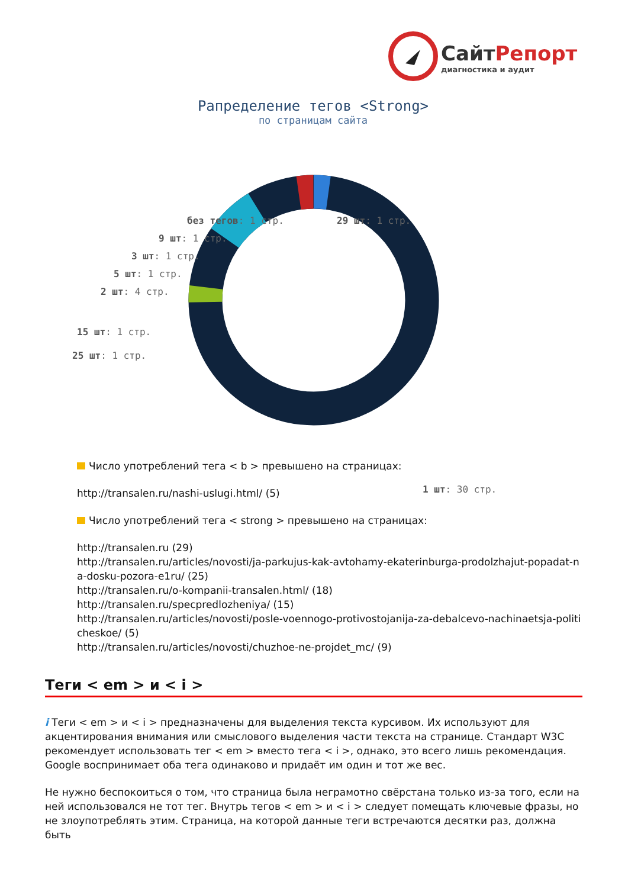СайтРепорт
диагностика и аудит
Рапределение тегов <Strong>
по страницам сайта
без тегов: 1 стр. 29 шт: 1 стр.
9 шт: 1 стр.
3 шт: 1 стр.
5 шт: 1 стр.
2 шт: 4 стр.
15 шт: 1 стр.
25 шт: 1 стр.
1 шт: 30 стр.
Число употреблений тега < b > превышено на страницах:
http://transalen.ru/nashi-uslugi.html/ (5)
Число употреблений тега < strong > превышено на страницах:
http://transalen.ru (29)
http://transalen.ru/articles/novosti/ja-parkujus-kak-avtohamy-ekaterinburga-prodolzhajut-popadat-na-dosku-pozora-e1ru/ (25)
http://transalen.ru/o-kompanii-transalen.html/ (18)
http://transalen.ru/specpredlozheniya/ (15)
http://transalen.ru/articles/novosti/posle-voennogo-protivostojanija-za-debalcevo-nachinaetsja-politicheskoe/ (5)
http://transalen.ru/articles/novosti/chuzhoe-ne-projdet_mc/ (9)
Теги < em > и < i >
i Теги < em > и < i > предназначены для выделения текста курсивом. Их используют для акцентирования внимания или смыслового выделения части текста на странице. Стандарт W3C рекомендует использовать тег < em > вместо тега < i >, однако, это всего лишь рекомендация. Google воспринимает оба тега одинаково и придаёт им один и тот же вес.
Не нужно беспокоиться о том, что страница была неграмотно свёрстана только из-за того, если на ней использовался не тот тег. Внутрь тегов < em > и < i > следует помещать ключевые фразы, но не злоупотреблять этим. Страница, на которой данные теги встречаются десятки раз, должна быть